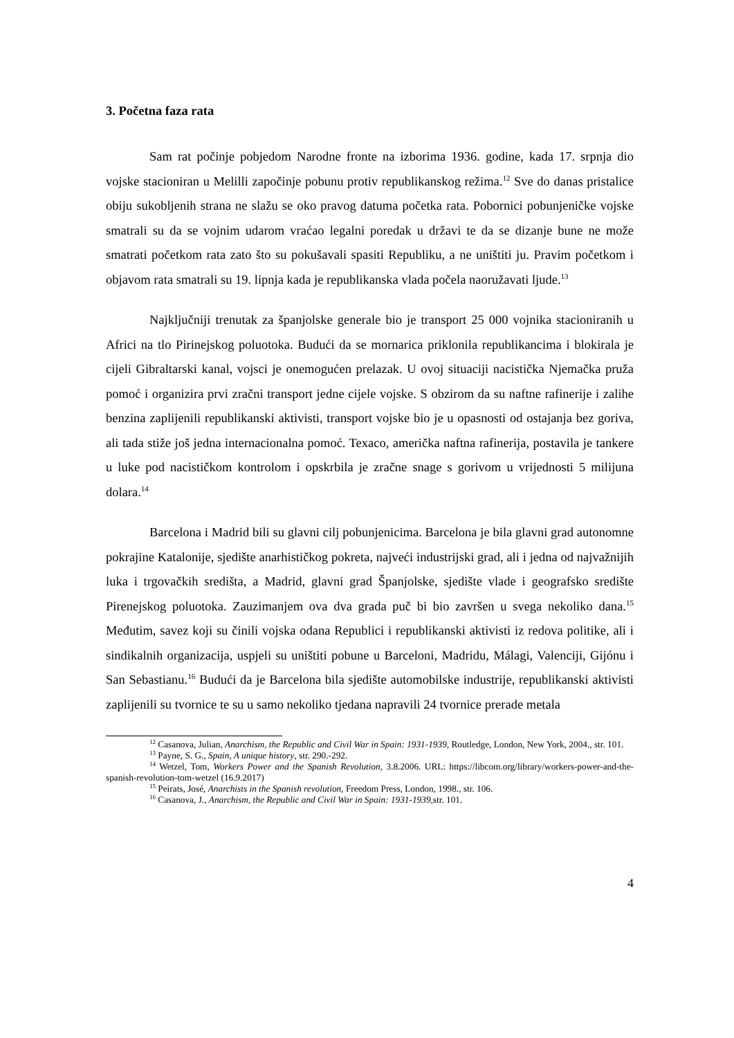3. Početna faza rata
Sam rat počinje pobjedom Narodne fronte na izborima 1936. godine, kada 17. srpnja dio vojske stacioniran u Melilli započinje pobunu protiv republikanskog režima.<sup>12</sup> Sve do danas pristalice obiju sukobljenih strana ne slažu se oko pravog datuma početka rata. Pobornici pobunjeničke vojske smatrali su da se vojnim udarom vraćao legalni poredak u državi te da se dizanje bune ne može smatrati početkom rata zato što su pokušavali spasiti Republiku, a ne uništiti ju. Pravim početkom i objavom rata smatrali su 19. lipnja kada je republikanska vlada počela naoružavati ljude.<sup>13</sup>
Najključniji trenutak za španjolske generale bio je transport 25 000 vojnika stacioniranih u Africi na tlo Pirinejskog poluotoka. Budući da se mornarica priklonila republikancima i blokirala je cijeli Gibraltarski kanal, vojsci je onemogućen prelazak. U ovoj situaciji nacistička Njemačka pruža pomoć i organizira prvi zračni transport jedne cijele vojske. S obzirom da su naftne rafinerije i zalihe benzina zaplijenili republikanski aktivisti, transport vojske bio je u opasnosti od ostajanja bez goriva, ali tada stiže još jedna internacionalna pomoć. Texaco, američka naftna rafinerija, postavila je tankere u luke pod nacističkom kontrolom i opskrbila je zračne snage s gorivom u vrijednosti 5 milijuna dolara.<sup>14</sup>
Barcelona i Madrid bili su glavni cilj pobunjenicima. Barcelona je bila glavni grad autonomne pokrajine Katalonije, sjedište anarhističkog pokreta, najveći industrijski grad, ali i jedna od najvažnijih luka i trgovačkih središta, a Madrid, glavni grad Španjolske, sjedište vlade i geografsko središte Pirenejskog poluotoka. Zauzimanjem ova dva grada puč bi bio završen u svega nekoliko dana.<sup>15</sup> Međutim, savez koji su činili vojska odana Republici i republikanski aktivisti iz redova politike, ali i sindikalnih organizacija, uspjeli su uništiti pobune u Barceloni, Madridu, Málagi, Valenciji, Gijónu i San Sebastianu.<sup>16</sup> Budući da je Barcelona bila sjedište automobilske industrije, republikanski aktivisti zaplijenili su tvornice te su u samo nekoliko tjedana napravili 24 tvornice prerade metala
<sup>12</sup> Casanova, Julian, Anarchism, the Republic and Civil War in Spain: 1931-1939, Routledge, London, New York, 2004., str. 101.
<sup>13</sup> Payne, S. G., Spain, A unique history, str. 290.-292.
<sup>14</sup> Wetzel, Tom, Workers Power and the Spanish Revolution, 3.8.2006. URL: https://libcom.org/library/workers-power-and-the-spanish-revolution-tom-wetzel (16.9.2017)
<sup>15</sup> Peirats, José, Anarchists in the Spanish revolution, Freedom Press, London, 1998., str. 106.
<sup>16</sup> Casanova, J., Anarchism, the Republic and Civil War in Spain: 1931-1939, str. 101.
4